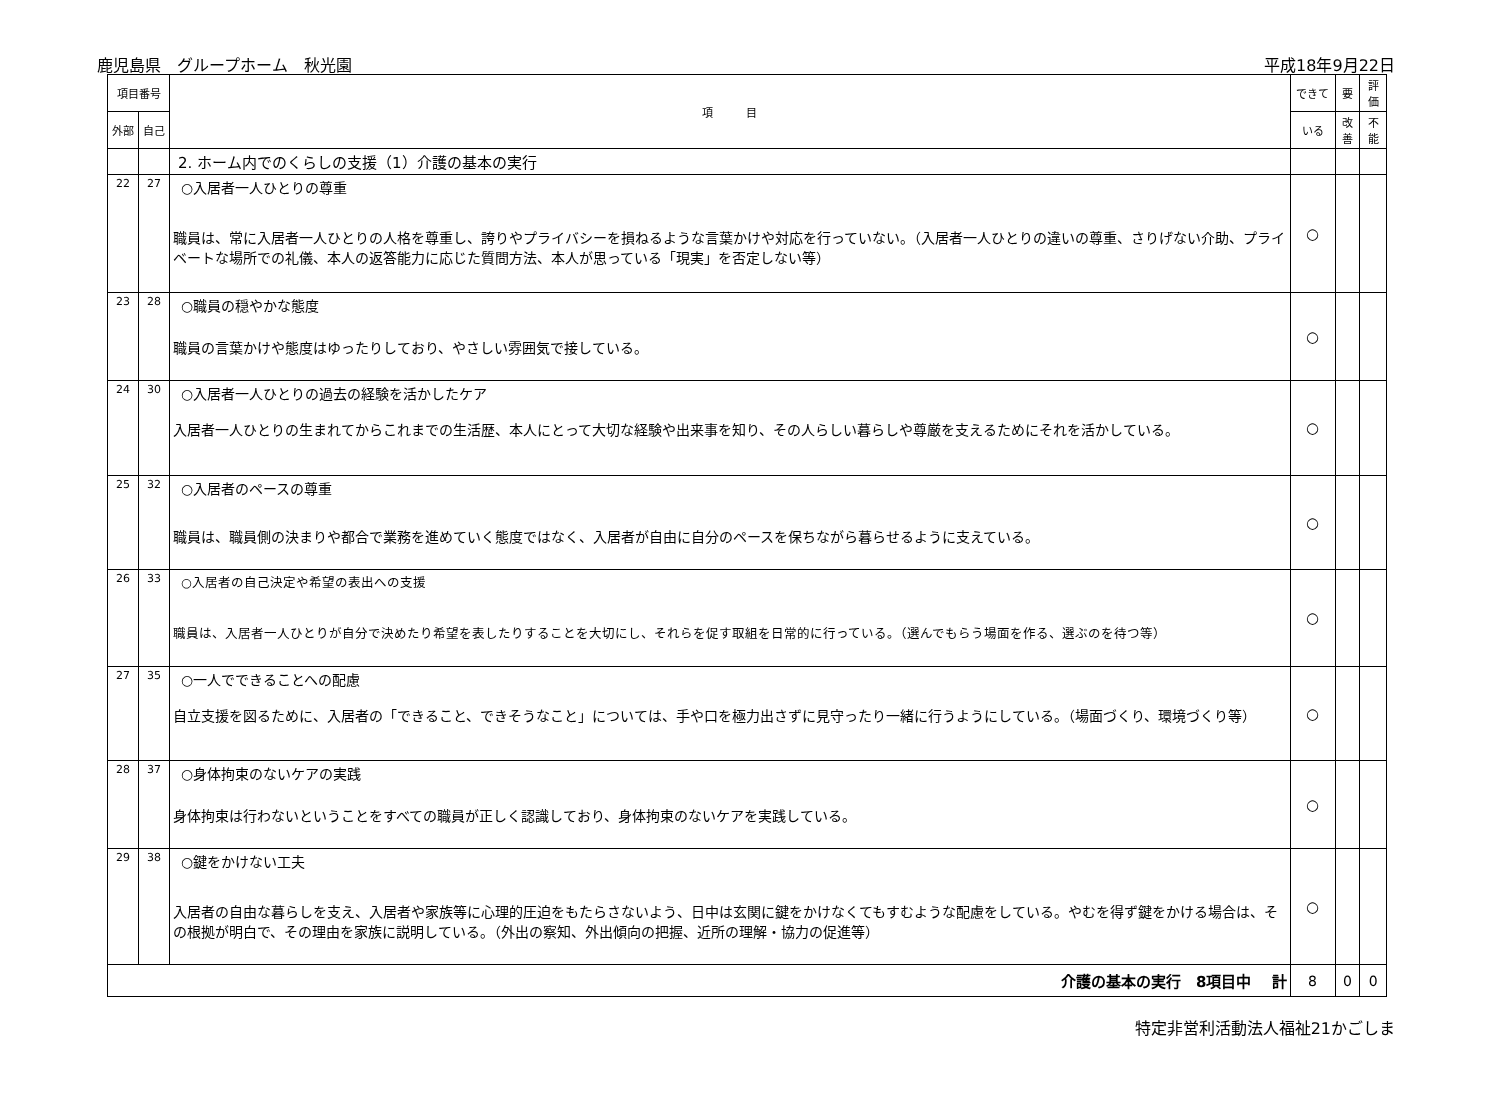鹿児島県　グループホーム　秋光園 平成18年9月22日
| 項目番号 | | 項 目 | できて | 要 | 評 価 |
| --- | --- | --- | --- | --- | --- |
| 外部 | 自己 | | いる | 改善 | 不 能 |
| | | 2. ホーム内でのくらしの支援（1）介護の基本の実行 | | | |
| 22 | 27 | ○入居者一人ひとりの尊重 職員は、常に入居者一人ひとりの人格を尊重し、誇りやプライバシーを損ねるような言葉かけや対応を行っていない。（入居者一人ひとりの違いの尊重、さりげない介助、プライベートな場所での礼儀、本人の返答能力に応じた質問方法、本人が思っている「現実」を否定しない等） | ○ | | |
| 23 | 28 | ○職員の穏やかな態度 職員の言葉かけや態度はゆったりしており、やさしい雰囲気で接している。 | ○ | | |
| 24 | 30 | ○入居者一人ひとりの過去の経験を活かしたケア 入居者一人ひとりの生まれてからこれまでの生活歴、本人にとって大切な経験や出来事を知り、その人らしい暮らしや尊厳を支えるためにそれを活かしている。 | ○ | | |
| 25 | 32 | ○入居者のペースの尊重 職員は、職員側の決まりや都合で業務を進めていく態度ではなく、入居者が自由に自分のペースを保ちながら暮らせるように支えている。 | ○ | | |
| 26 | 33 | ○入居者の自己決定や希望の表出への支援 職員は、入居者一人ひとりが自分で決めたり希望を表したりすることを大切にし、それらを促す取組を日常的に行っている。（選んでもらう場面を作る、選ぶのを待つ等） | ○ | | |
| 27 | 35 | ○一人でできることへの配慮 自立支援を図るために、入居者の「できること、できそうなこと」については、手や口を極力出さずに見守ったり一緒に行うようにしている。（場面づくり、環境づくり等） | ○ | | |
| 28 | 37 | ○身体拘束のないケアの実践 身体拘束は行わないということをすべての職員が正しく認識しており、身体拘束のないケアを実践している。 | ○ | | |
| 29 | 38 | ○鍵をかけない工夫 入居者の自由な暮らしを支え、入居者や家族等に心理的圧迫をもたらさないよう、日中は玄関に鍵をかけなくてもすむような配慮をしている。やむを得ず鍵をかける場合は、その根拠が明白で、その理由を家族に説明している。（外出の察知、外出傾向の把握、近所の理解・協力の促進等） | ○ | | |
| 介護の基本の実行 8項目中 計 | | | 8 | 0 | 0 |
特定非営利活動法人福祉21かごしま